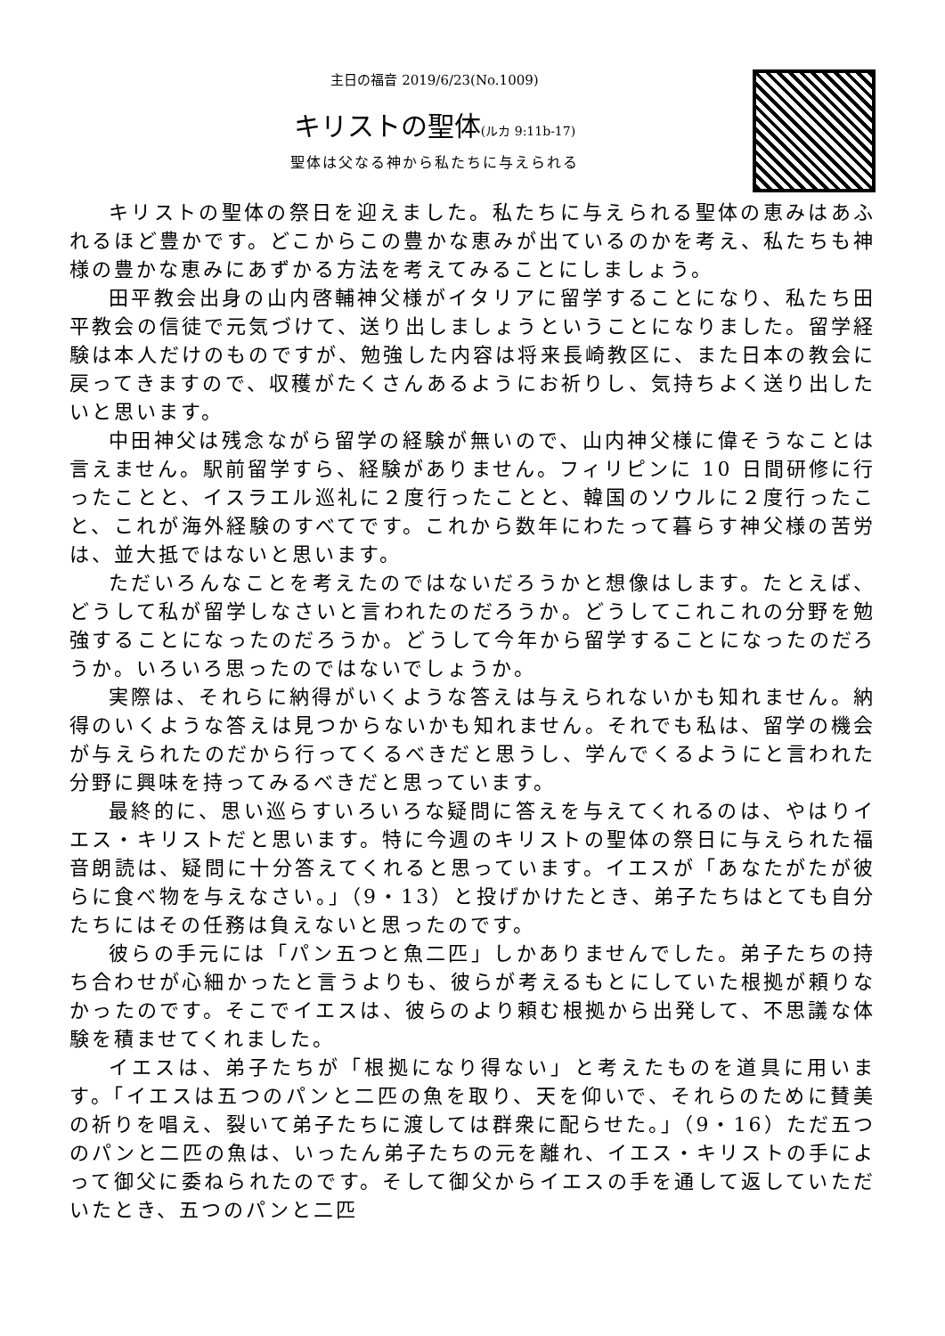主日の福音 2019/6/23(No.1009)
キリストの聖体(ルカ 9:11b-17)
聖体は父なる神から私たちに与えられる
キリストの聖体の祭日を迎えました。私たちに与えられる聖体の恵みはあふれるほど豊かです。どこからこの豊かな恵みが出ているのかを考え、私たちも神様の豊かな恵みにあずかる方法を考えてみることにしましょう。
田平教会出身の山内啓輔神父様がイタリアに留学することになり、私たち田平教会の信徒で元気づけて、送り出しましょうということになりました。留学経験は本人だけのものですが、勉強した内容は将来長崎教区に、また日本の教会に戻ってきますので、収穫がたくさんあるようにお祈りし、気持ちよく送り出したいと思います。
中田神父は残念ながら留学の経験が無いので、山内神父様に偉そうなことは言えません。駅前留学すら、経験がありません。フィリピンに 10 日間研修に行ったことと、イスラエル巡礼に２度行ったことと、韓国のソウルに２度行ったこと、これが海外経験のすべてです。これから数年にわたって暮らす神父様の苦労は、並大抵ではないと思います。
ただいろんなことを考えたのではないだろうかと想像はします。たとえば、どうして私が留学しなさいと言われたのだろうか。どうしてこれこれの分野を勉強することになったのだろうか。どうして今年から留学することになったのだろうか。いろいろ思ったのではないでしょうか。
実際は、それらに納得がいくような答えは与えられないかも知れません。納得のいくような答えは見つからないかも知れません。それでも私は、留学の機会が与えられたのだから行ってくるべきだと思うし、学んでくるようにと言われた分野に興味を持ってみるべきだと思っています。
最終的に、思い巡らすいろいろな疑問に答えを与えてくれるのは、やはりイエス・キリストだと思います。特に今週のキリストの聖体の祭日に与えられた福音朗読は、疑問に十分答えてくれると思っています。イエスが「あなたがたが彼らに食べ物を与えなさい。」（9・13）と投げかけたとき、弟子たちはとても自分たちにはその任務は負えないと思ったのです。
彼らの手元には「パン五つと魚二匹」しかありませんでした。弟子たちの持ち合わせが心細かったと言うよりも、彼らが考えるもとにしていた根拠が頼りなかったのです。そこでイエスは、彼らのより頼む根拠から出発して、不思議な体験を積ませてくれました。
イエスは、弟子たちが「根拠になり得ない」と考えたものを道具に用います。「イエスは五つのパンと二匹の魚を取り、天を仰いで、それらのために賛美の祈りを唱え、裂いて弟子たちに渡しては群衆に配らせた。」（9・16）ただ五つのパンと二匹の魚は、いったん弟子たちの元を離れ、イエス・キリストの手によって御父に委ねられたのです。そして御父からイエスの手を通して返していただいたとき、五つのパンと二匹